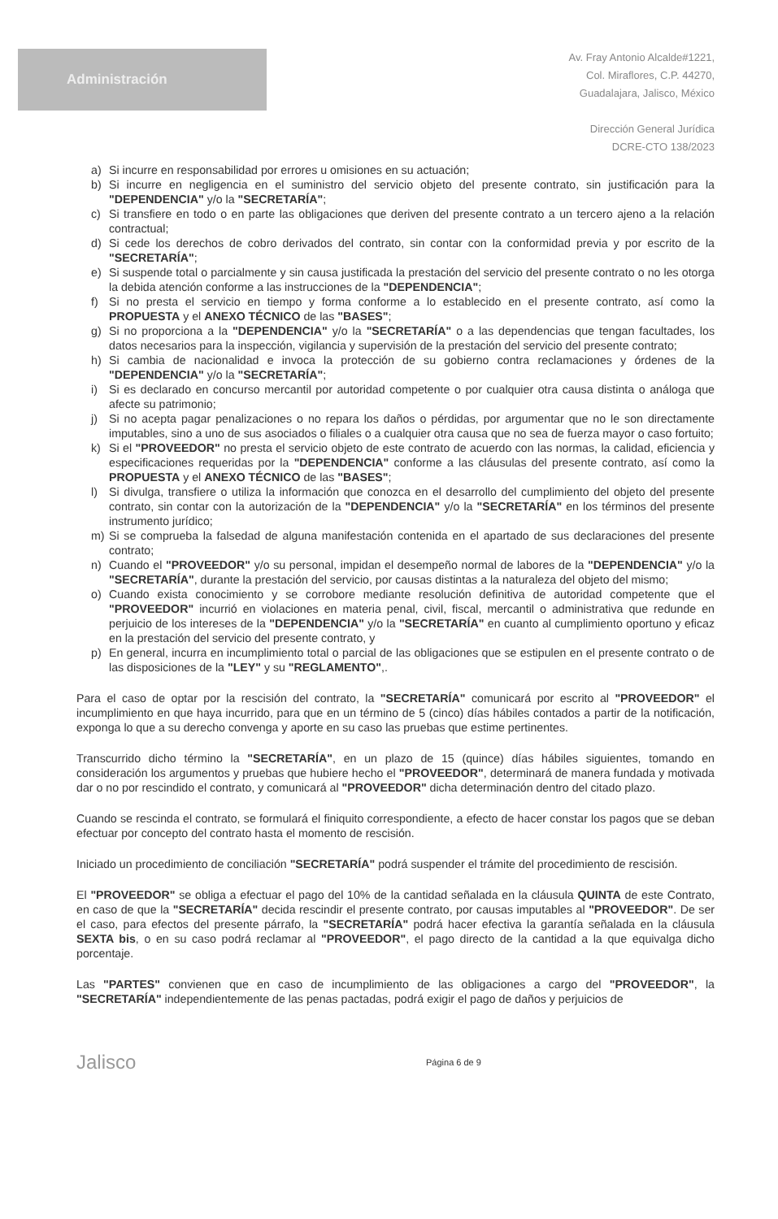Administración
Av. Fray Antonio Alcalde#1221,
Col. Miraflores, C.P. 44270,
Guadalajara, Jalisco, México
Dirección General Jurídica
DCRE-CTO 138/2023
a) Si incurre en responsabilidad por errores u omisiones en su actuación;
b) Si incurre en negligencia en el suministro del servicio objeto del presente contrato, sin justificación para la "DEPENDENCIA" y/o la "SECRETARÍA";
c) Si transfiere en todo o en parte las obligaciones que deriven del presente contrato a un tercero ajeno a la relación contractual;
d) Si cede los derechos de cobro derivados del contrato, sin contar con la conformidad previa y por escrito de la "SECRETARÍA";
e) Si suspende total o parcialmente y sin causa justificada la prestación del servicio del presente contrato o no les otorga la debida atención conforme a las instrucciones de la "DEPENDENCIA";
f) Si no presta el servicio en tiempo y forma conforme a lo establecido en el presente contrato, así como la PROPUESTA y el ANEXO TÉCNICO de las "BASES";
g) Si no proporciona a la "DEPENDENCIA" y/o la "SECRETARÍA" o a las dependencias que tengan facultades, los datos necesarios para la inspección, vigilancia y supervisión de la prestación del servicio del presente contrato;
h) Si cambia de nacionalidad e invoca la protección de su gobierno contra reclamaciones y órdenes de la "DEPENDENCIA" y/o la "SECRETARÍA";
i) Si es declarado en concurso mercantil por autoridad competente o por cualquier otra causa distinta o análoga que afecte su patrimonio;
j) Si no acepta pagar penalizaciones o no repara los daños o pérdidas, por argumentar que no le son directamente imputables, sino a uno de sus asociados o filiales o a cualquier otra causa que no sea de fuerza mayor o caso fortuito;
k) Si el "PROVEEDOR" no presta el servicio objeto de este contrato de acuerdo con las normas, la calidad, eficiencia y especificaciones requeridas por la "DEPENDENCIA" conforme a las cláusulas del presente contrato, así como la PROPUESTA y el ANEXO TÉCNICO de las "BASES";
l) Si divulga, transfiere o utiliza la información que conozca en el desarrollo del cumplimiento del objeto del presente contrato, sin contar con la autorización de la "DEPENDENCIA" y/o la "SECRETARÍA" en los términos del presente instrumento jurídico;
m) Si se comprueba la falsedad de alguna manifestación contenida en el apartado de sus declaraciones del presente contrato;
n) Cuando el "PROVEEDOR" y/o su personal, impidan el desempeño normal de labores de la "DEPENDENCIA" y/o la "SECRETARÍA", durante la prestación del servicio, por causas distintas a la naturaleza del objeto del mismo;
o) Cuando exista conocimiento y se corrobore mediante resolución definitiva de autoridad competente que el "PROVEEDOR" incurrió en violaciones en materia penal, civil, fiscal, mercantil o administrativa que redunde en perjuicio de los intereses de la "DEPENDENCIA" y/o la "SECRETARÍA" en cuanto al cumplimiento oportuno y eficaz en la prestación del servicio del presente contrato, y
p) En general, incurra en incumplimiento total o parcial de las obligaciones que se estipulen en el presente contrato o de las disposiciones de la "LEY" y su "REGLAMENTO",.
Para el caso de optar por la rescisión del contrato, la "SECRETARÍA" comunicará por escrito al "PROVEEDOR" el incumplimiento en que haya incurrido, para que en un término de 5 (cinco) días hábiles contados a partir de la notificación, exponga lo que a su derecho convenga y aporte en su caso las pruebas que estime pertinentes.
Transcurrido dicho término la "SECRETARÍA", en un plazo de 15 (quince) días hábiles siguientes, tomando en consideración los argumentos y pruebas que hubiere hecho el "PROVEEDOR", determinará de manera fundada y motivada dar o no por rescindido el contrato, y comunicará al "PROVEEDOR" dicha determinación dentro del citado plazo.
Cuando se rescinda el contrato, se formulará el finiquito correspondiente, a efecto de hacer constar los pagos que se deban efectuar por concepto del contrato hasta el momento de rescisión.
Iniciado un procedimiento de conciliación "SECRETARÍA" podrá suspender el trámite del procedimiento de rescisión.
El "PROVEEDOR" se obliga a efectuar el pago del 10% de la cantidad señalada en la cláusula QUINTA de este Contrato, en caso de que la "SECRETARÍA" decida rescindir el presente contrato, por causas imputables al "PROVEEDOR". De ser el caso, para efectos del presente párrafo, la "SECRETARÍA" podrá hacer efectiva la garantía señalada en la cláusula SEXTA bis, o en su caso podrá reclamar al "PROVEEDOR", el pago directo de la cantidad a la que equivalga dicho porcentaje.
Las "PARTES" convienen que en caso de incumplimiento de las obligaciones a cargo del "PROVEEDOR", la "SECRETARÍA" independientemente de las penas pactadas, podrá exigir el pago de daños y perjuicios de
Jalisco
Página 6 de 9